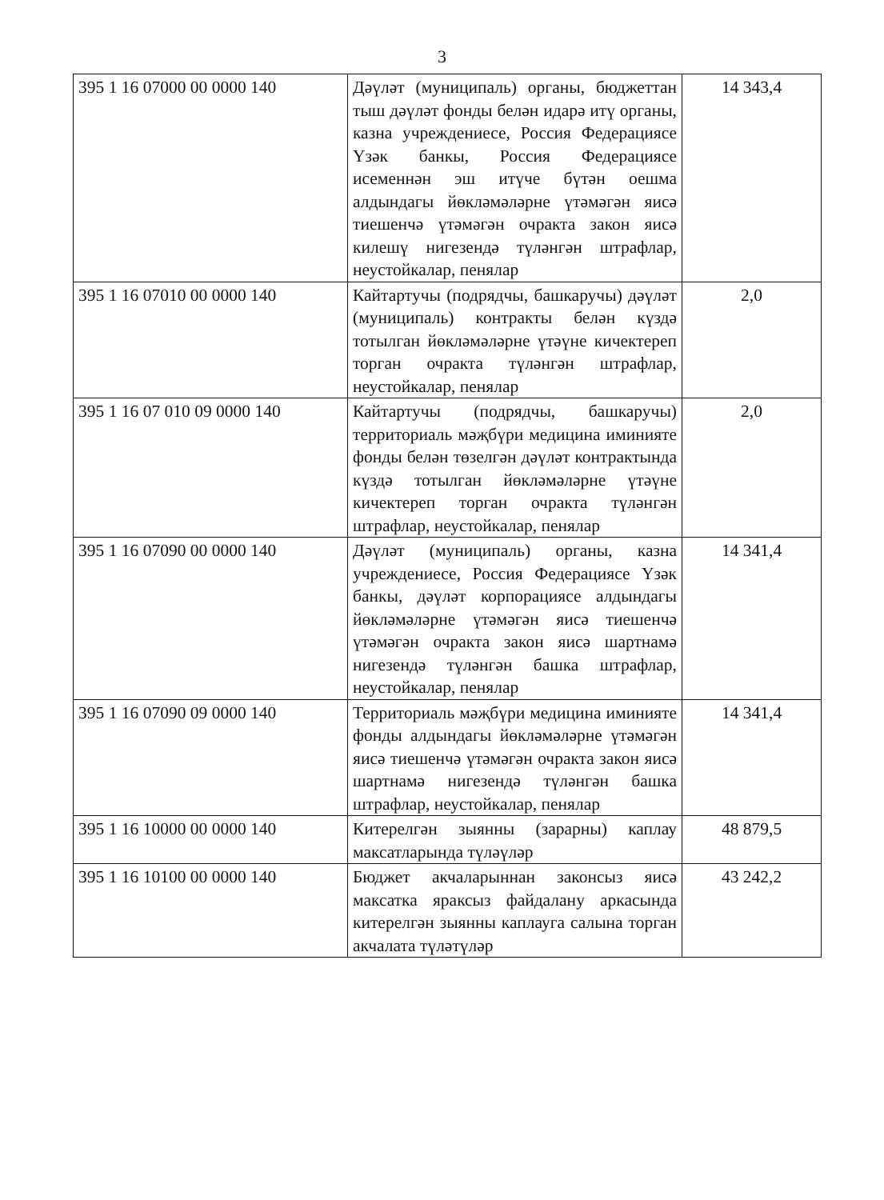3
| 395 1 16 07000 00 0000 140 | Дәүләт (муниципаль) органы, бюджеттан тыш дәүләт фонды белән идарә итү органы, казна учреждениесе, Россия Федерациясе Үзәк банкы, Россия Федерациясе исеменнән эш итүче бүтән оешма алдындагы йөкләмәләрне үтәмәгән яисә тиешенчә үтәмәгән очракта закон яисә килешү нигезендә түләнгән штрафлар, неустойкалар, пенялар | 14 343,4 |
| 395 1 16 07010 00 0000 140 | Кайтартучы (подрядчы, башкаручы) дәүләт (муниципаль) контракты белән күздә тотылган йөкләмәләрне үтәүне кичектереп торган очракта түләнгән штрафлар, неустойкалар, пенялар | 2,0 |
| 395 1 16 07 010 09 0000 140 | Кайтартучы (подрядчы, башкаручы) территориаль мәҗбүри медицина иминияте фонды белән төзелгән дәүләт контрактында күздә тотылган йөкләмәләрне үтәүне кичектереп торган очракта түләнгән штрафлар, неустойкалар, пенялар | 2,0 |
| 395 1 16 07090 00 0000 140 | Дәүләт (муниципаль) органы, казна учреждениесе, Россия Федерациясе Үзәк банкы, дәүләт корпорациясе алдындагы йөкләмәләрне үтәмәгән яисә тиешенчә үтәмәгән очракта закон яисә шартнамә нигезендә түләнгән башка штрафлар, неустойкалар, пенялар | 14 341,4 |
| 395 1 16 07090 09 0000 140 | Территориаль мәҗбүри медицина иминияте фонды алдындагы йөкләмәләрне үтәмәгән яисә тиешенчә үтәмәгән очракта закон яисә шартнамә нигезендә түләнгән башка штрафлар, неустойкалар, пенялар | 14 341,4 |
| 395 1 16 10000 00 0000 140 | Китерелгән зыянны (зарарны) каплау максатларында түләүләр | 48 879,5 |
| 395 1 16 10100 00 0000 140 | Бюджет акчаларыннан законсыз яисә максатка яраксыз файдалану аркасында китерелгән зыянны каплауга салына торган акчалата түләтүләр | 43 242,2 |